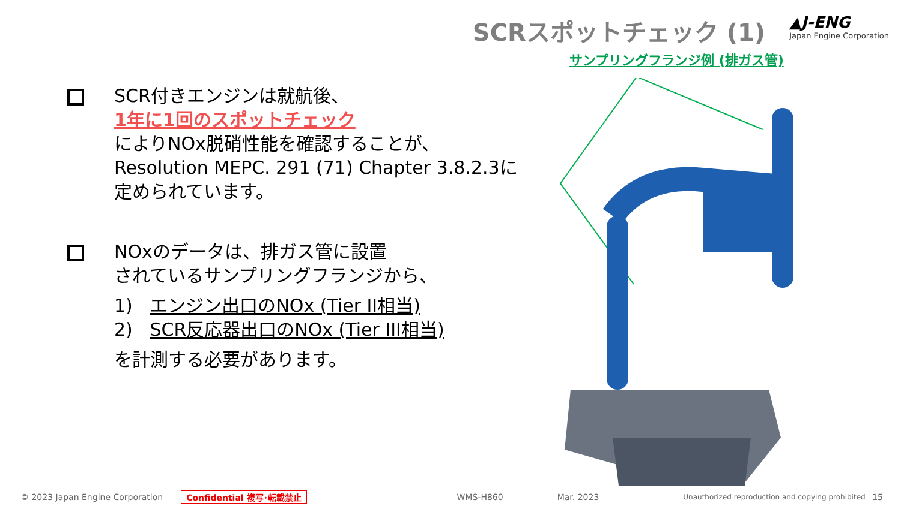SCRスポットチェック (1)
▲J-ENG
Japan Engine Corporation
サンプリングフランジ例 (排ガス管)
SCR付きエンジンは就航後、
1年に1回のスポットチェック
によりNOx脱硝性能を確認することが、
Resolution MEPC. 291 (71) Chapter 3.8.2.3に
定められています。
NOxのデータは、排ガス管に設置
されているサンプリングフランジから、
1) エンジン出口のNOx (Tier II相当)
2) SCR反応器出口のNOx (Tier III相当)
を計測する必要があります。
© 2023 Japan Engine Corporation Confidential 複写･転載禁止 WMS-H860 Mar. 2023 Unauthorized reproduction and copying prohibited 15